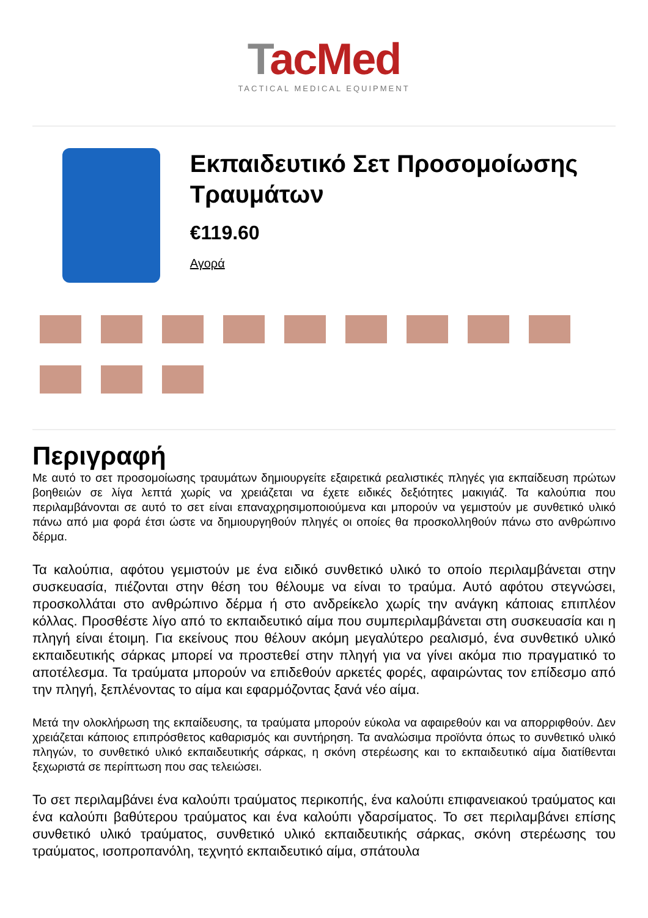TacMed
TACTICAL MEDICAL EQUIPMENT
Εκπαιδευτικό Σετ Προσομοίωσης Τραυμάτων
€119.60
Αγορά
Περιγραφή
Με αυτό το σετ προσομοίωσης τραυμάτων δημιουργείτε εξαιρετικά ρεαλιστικές πληγές για εκπαίδευση πρώτων βοηθειών σε λίγα λεπτά χωρίς να χρειάζεται να έχετε ειδικές δεξιότητες μακιγιάζ. Τα καλούπια που περιλαμβάνονται σε αυτό το σετ είναι επαναχρησιμοποιούμενα και μπορούν να γεμιστούν με συνθετικό υλικό πάνω από μια φορά έτσι ώστε να δημιουργηθούν πληγές οι οποίες θα προσκολληθούν πάνω στο ανθρώπινο δέρμα.
Τα καλούπια, αφότου γεμιστούν με ένα ειδικό συνθετικό υλικό το οποίο περιλαμβάνεται στην συσκευασία, πιέζονται στην θέση του θέλουμε να είναι το τραύμα. Αυτό αφότου στεγνώσει, προσκολλάται στο ανθρώπινο δέρμα ή στο ανδρείκελο χωρίς την ανάγκη κάποιας επιπλέον κόλλας. Προσθέστε λίγο από το εκπαιδευτικό αίμα που συμπεριλαμβάνεται στη συσκευασία και η πληγή είναι έτοιμη. Για εκείνους που θέλουν ακόμη μεγαλύτερο ρεαλισμό, ένα συνθετικό υλικό εκπαιδευτικής σάρκας μπορεί να προστεθεί στην πληγή για να γίνει ακόμα πιο πραγματικό το αποτέλεσμα. Τα τραύματα μπορούν να επιδεθούν αρκετές φορές, αφαιρώντας τον επίδεσμο από την πληγή, ξεπλένοντας το αίμα και εφαρμόζοντας ξανά νέο αίμα.
Μετά την ολοκλήρωση της εκπαίδευσης, τα τραύματα μπορούν εύκολα να αφαιρεθούν και να απορριφθούν. Δεν χρειάζεται κάποιος επιπρόσθετος καθαρισμός και συντήρηση. Τα αναλώσιμα προϊόντα όπως το συνθετικό υλικό πληγών, το συνθετικό υλικό εκπαιδευτικής σάρκας, η σκόνη στερέωσης και το εκπαιδευτικό αίμα διατίθενται ξεχωριστά σε περίπτωση που σας τελειώσει.
Το σετ περιλαμβάνει ένα καλούπι τραύματος περικοπής, ένα καλούπι επιφανειακού τραύματος και ένα καλούπι βαθύτερου τραύματος και ένα καλούπι γδαρσίματος. Το σετ περιλαμβάνει επίσης συνθετικό υλικό τραύματος, συνθετικό υλικό εκπαιδευτικής σάρκας, σκόνη στερέωσης του τραύματος, ισοπροπανόλη, τεχνητό εκπαιδευτικό αίμα, σπάτουλα